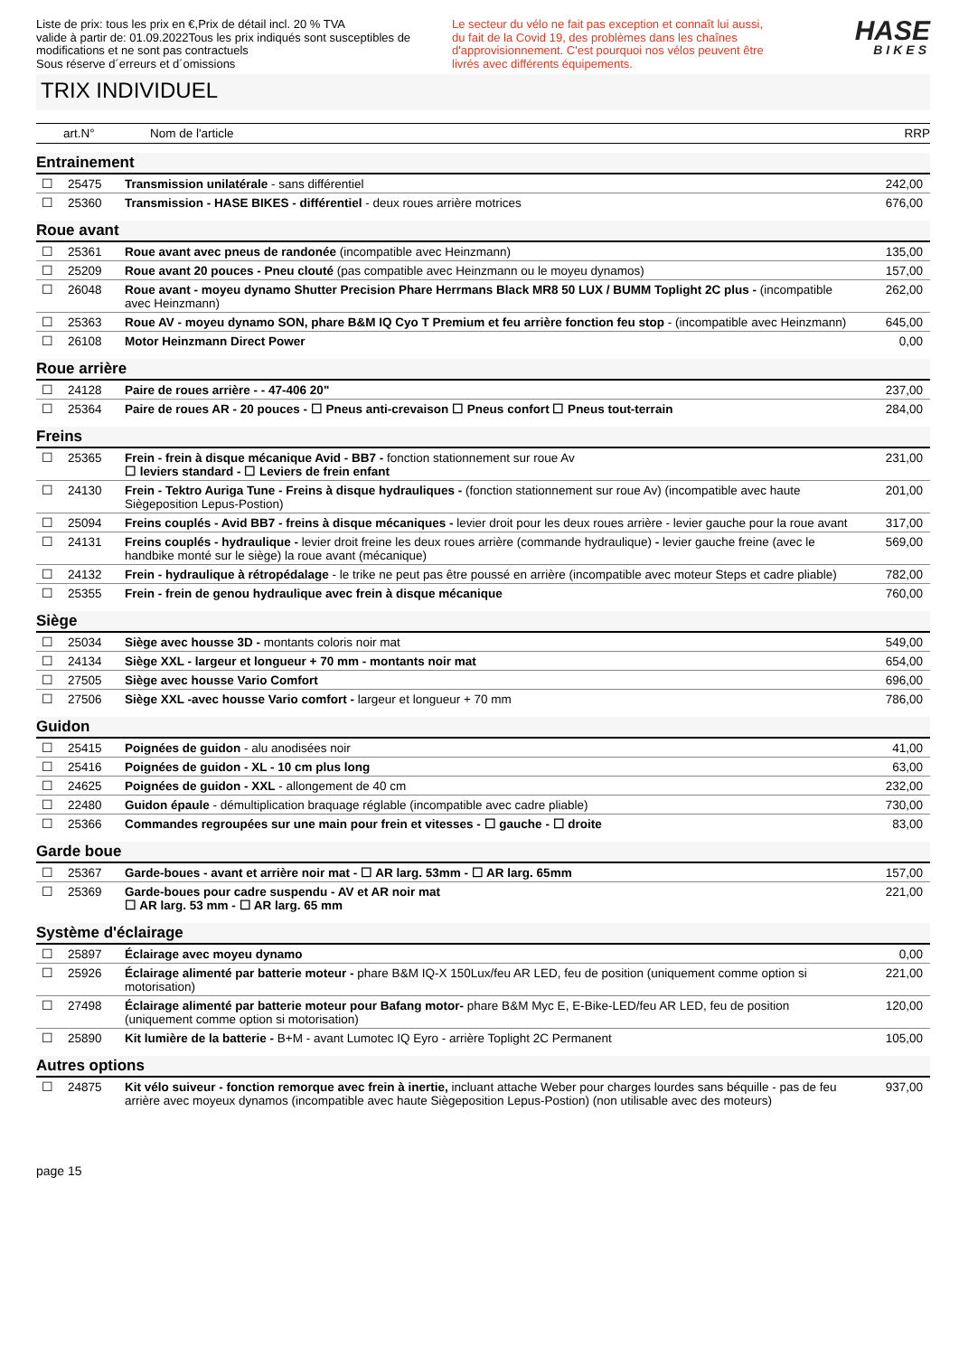Liste de prix: tous les prix en €,Prix de détail incl. 20 % TVA
valide à partir de: 01.09.2022Tous les prix indiqués sont susceptibles de modifications et ne sont pas contractuels
Sous réserve d´erreurs et d´omissions
Le secteur du vélo ne fait pas exception et connaît lui aussi, du fait de la Covid 19, des problèmes dans les chaînes d'approvisionnement. C'est pourquoi nos vélos peuvent être livrés avec différents équipements.
HASE
BIKES
TRIX INDIVIDUEL
art.N° Nom de l'article RRP
Entrainement
| ☐ | 25475 | Transmission unilatérale - sans différentiel | 242,00 |
| ☐ | 25360 | Transmission - HASE BIKES - différentiel - deux roues arrière motrices | 676,00 |
Roue avant
| ☐ | 25361 | Roue avant avec pneus de randonée (incompatible avec Heinzmann) | 135,00 |
| ☐ | 25209 | Roue avant 20 pouces - Pneu clouté (pas compatible avec Heinzmann ou le moyeu dynamos) | 157,00 |
| ☐ | 26048 | Roue avant - moyeu dynamo Shutter Precision Phare Herrmans Black MR8 50 LUX / BUMM Toplight 2C plus - (incompatible avec Heinzmann) | 262,00 |
| ☐ | 25363 | Roue AV - moyeu dynamo SON, phare B&M IQ Cyo T Premium et feu arrière fonction feu stop - (incompatible avec Heinzmann) | 645,00 |
| ☐ | 26108 | Motor Heinzmann Direct Power | 0,00 |
Roue arrière
| ☐ | 24128 | Paire de roues arrière - - 47-406 20" | 237,00 |
| ☐ | 25364 | Paire de roues AR - 20 pouces - ☐ Pneus anti-crevaison ☐ Pneus confort ☐ Pneus tout-terrain | 284,00 |
Freins
| ☐ | 25365 | Frein - frein à disque mécanique Avid - BB7 - fonction stationnement sur roue Av ☐ leviers standard - ☐ Leviers de frein enfant | 231,00 |
| ☐ | 24130 | Frein - Tektro Auriga Tune - Freins à disque hydrauliques - (fonction stationnement sur roue Av) (incompatible avec haute Siègeposition Lepus-Postion) | 201,00 |
| ☐ | 25094 | Freins couplés - Avid BB7 - freins à disque mécaniques - levier droit pour les deux roues arrière - levier gauche pour la roue avant | 317,00 |
| ☐ | 24131 | Freins couplés - hydraulique - levier droit freine les deux roues arrière (commande hydraulique) - levier gauche freine (avec le handbike monté sur le siège) la roue avant (mécanique) | 569,00 |
| ☐ | 24132 | Frein - hydraulique à rétropédalage - le trike ne peut pas être poussé en arrière (incompatible avec moteur Steps et cadre pliable) | 782,00 |
| ☐ | 25355 | Frein - frein de genou hydraulique avec frein à disque mécanique | 760,00 |
Siège
| ☐ | 25034 | Siège avec housse 3D - montants coloris noir mat | 549,00 |
| ☐ | 24134 | Siège XXL - largeur et longueur + 70 mm - montants noir mat | 654,00 |
| ☐ | 27505 | Siège avec housse Vario Comfort | 696,00 |
| ☐ | 27506 | Siège XXL -avec housse Vario comfort - largeur et longueur + 70 mm | 786,00 |
Guidon
| ☐ | 25415 | Poignées de guidon - alu anodisées noir | 41,00 |
| ☐ | 25416 | Poignées de guidon - XL - 10 cm plus long | 63,00 |
| ☐ | 24625 | Poignées de guidon - XXL - allongement de 40 cm | 232,00 |
| ☐ | 22480 | Guidon épaule - démultiplication braquage réglable (incompatible avec cadre pliable) | 730,00 |
| ☐ | 25366 | Commandes regroupées sur une main pour frein et vitesses - ☐ gauche - ☐ droite | 83,00 |
Garde boue
| ☐ | 25367 | Garde-boues - avant et arrière noir mat - ☐ AR larg. 53mm - ☐ AR larg. 65mm | 157,00 |
| ☐ | 25369 | Garde-boues pour cadre suspendu - AV et AR noir mat ☐ AR larg. 53 mm - ☐ AR larg. 65 mm | 221,00 |
Système d'éclairage
| ☐ | 25897 | Éclairage avec moyeu dynamo | 0,00 |
| ☐ | 25926 | Éclairage alimenté par batterie moteur - phare B&M IQ-X 150Lux/feu AR LED, feu de position (uniquement comme option si motorisation) | 221,00 |
| ☐ | 27498 | Éclairage alimenté par batterie moteur pour Bafang motor- phare B&M Myc E, E-Bike-LED/feu AR LED, feu de position (uniquement comme option si motorisation) | 120,00 |
| ☐ | 25890 | Kit lumière de la batterie - B+M - avant Lumotec IQ Eyro - arrière Toplight 2C Permanent | 105,00 |
Autres options
| ☐ | 24875 | Kit vélo suiveur - fonction remorque avec frein à inertie, incluant attache Weber pour charges lourdes sans béquille - pas de feu arrière avec moyeux dynamos (incompatible avec haute Siègeposition Lepus-Postion) (non utilisable avec des moteurs) | 937,00 |
page 15